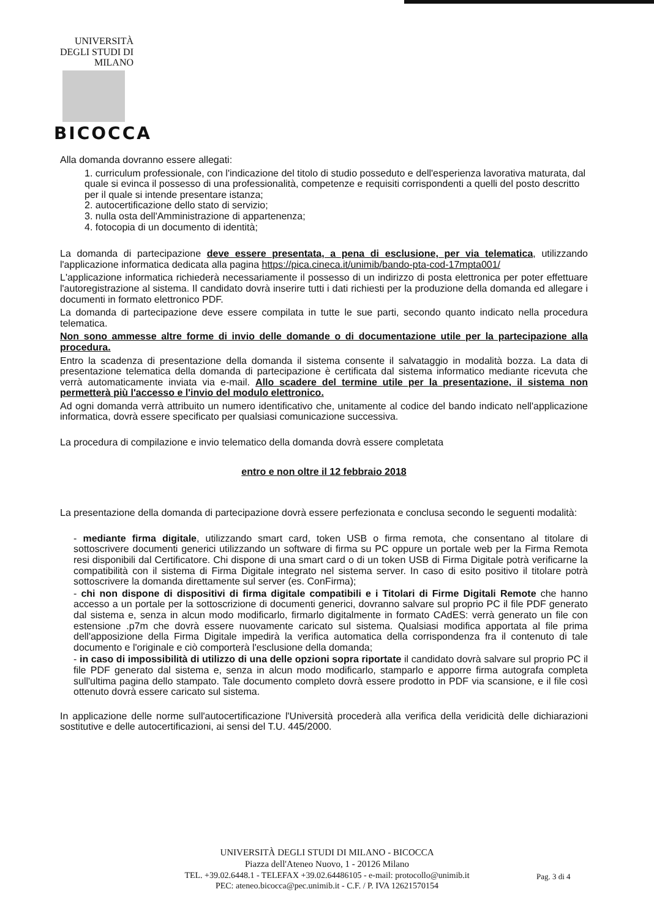UNIVERSITÀ DEGLI STUDI DI MILANO
BICOCCA
Alla domanda dovranno essere allegati:
1. curriculum professionale, con l'indicazione del titolo di studio posseduto e dell'esperienza lavorativa maturata, dal quale si evinca il possesso di una professionalità, competenze e requisiti corrispondenti a quelli del posto descritto per il quale si intende presentare istanza;
2. autocertificazione dello stato di servizio;
3. nulla osta dell'Amministrazione di appartenenza;
4. fotocopia di un documento di identità;
La domanda di partecipazione deve essere presentata, a pena di esclusione, per via telematica, utilizzando l'applicazione informatica dedicata alla pagina https://pica.cineca.it/unimib/bando-pta-cod-17mpta001/
L'applicazione informatica richiederà necessariamente il possesso di un indirizzo di posta elettronica per poter effettuare l'autoregistrazione al sistema. Il candidato dovrà inserire tutti i dati richiesti per la produzione della domanda ed allegare i documenti in formato elettronico PDF.
La domanda di partecipazione deve essere compilata in tutte le sue parti, secondo quanto indicato nella procedura telematica.
Non sono ammesse altre forme di invio delle domande o di documentazione utile per la partecipazione alla procedura.
Entro la scadenza di presentazione della domanda il sistema consente il salvataggio in modalità bozza. La data di presentazione telematica della domanda di partecipazione è certificata dal sistema informatico mediante ricevuta che verrà automaticamente inviata via e-mail. Allo scadere del termine utile per la presentazione, il sistema non permetterà più l'accesso e l'invio del modulo elettronico.
Ad ogni domanda verrà attribuito un numero identificativo che, unitamente al codice del bando indicato nell'applicazione informatica, dovrà essere specificato per qualsiasi comunicazione successiva.
La procedura di compilazione e invio telematico della domanda dovrà essere completata
entro e non oltre il 12 febbraio 2018
La presentazione della domanda di partecipazione dovrà essere perfezionata e conclusa secondo le seguenti modalità:
- mediante firma digitale, utilizzando smart card, token USB o firma remota, che consentano al titolare di sottoscrivere documenti generici utilizzando un software di firma su PC oppure un portale web per la Firma Remota resi disponibili dal Certificatore. Chi dispone di una smart card o di un token USB di Firma Digitale potrà verificarne la compatibilità con il sistema di Firma Digitale integrato nel sistema server. In caso di esito positivo il titolare potrà sottoscrivere la domanda direttamente sul server (es. ConFirma);
- chi non dispone di dispositivi di firma digitale compatibili e i Titolari di Firme Digitali Remote che hanno accesso a un portale per la sottoscrizione di documenti generici, dovranno salvare sul proprio PC il file PDF generato dal sistema e, senza in alcun modo modificarlo, firmarlo digitalmente in formato CAdES: verrà generato un file con estensione .p7m che dovrà essere nuovamente caricato sul sistema. Qualsiasi modifica apportata al file prima dell'apposizione della Firma Digitale impedirà la verifica automatica della corrispondenza fra il contenuto di tale documento e l'originale e ciò comporterà l'esclusione della domanda;
- in caso di impossibilità di utilizzo di una delle opzioni sopra riportate il candidato dovrà salvare sul proprio PC il file PDF generato dal sistema e, senza in alcun modo modificarlo, stamparlo e apporre firma autografa completa sull'ultima pagina dello stampato. Tale documento completo dovrà essere prodotto in PDF via scansione, e il file così ottenuto dovrà essere caricato sul sistema.
In applicazione delle norme sull'autocertificazione l'Università procederà alla verifica della veridicità delle dichiarazioni sostitutive e delle autocertificazioni, ai sensi del T.U. 445/2000.
UNIVERSITÀ DEGLI STUDI DI MILANO - BICOCCA
Piazza dell'Ateneo Nuovo, 1 - 20126 Milano
TEL. +39.02.6448.1 - TELEFAX +39.02.64486105 - e-mail: protocollo@unimib.it
PEC: ateneo.bicocca@pec.unimib.it - C.F. / P. IVA 12621570154
Pag. 3 di 4